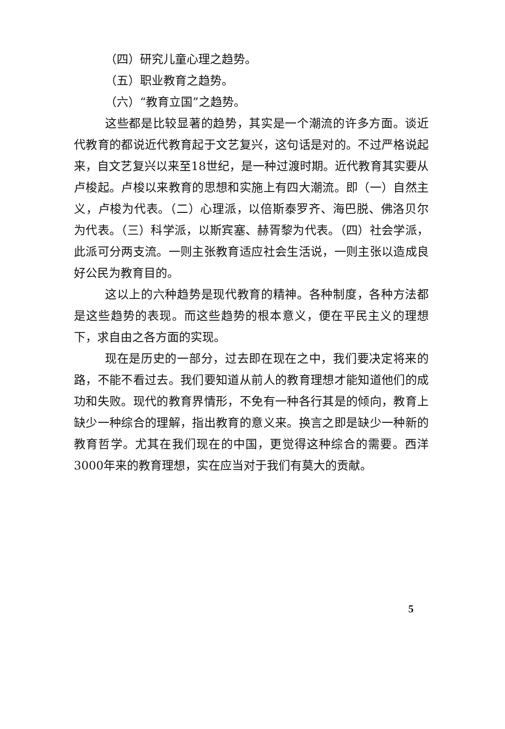（四）研究儿童心理之趋势。
（五）职业教育之趋势。
（六）“教育立国”之趋势。
这些都是比较显著的趋势，其实是一个潮流的许多方面。谈近代教育的都说近代教育起于文艺复兴，这句话是对的。不过严格说起来，自文艺复兴以来至18世纪，是一种过渡时期。近代教育其实要从卢梭起。卢梭以来教育的思想和实施上有四大潮流。即（一）自然主义，卢梭为代表。（二）心理派，以倍斯泰罗齐、海巴脱、佛洛贝尔为代表。（三）科学派，以斯宾塞、赫胥黎为代表。（四）社会学派，此派可分两支流。一则主张教育适应社会生活说，一则主张以造成良好公民为教育目的。
这以上的六种趋势是现代教育的精神。各种制度，各种方法都是这些趋势的表现。而这些趋势的根本意义，便在平民主义的理想下，求自由之各方面的实现。
现在是历史的一部分，过去即在现在之中，我们要决定将来的路，不能不看过去。我们要知道从前人的教育理想才能知道他们的成功和失败。现代的教育界情形，不免有一种各行其是的倾向，教育上缺少一种综合的理解，指出教育的意义来。换言之即是缺少一种新的教育哲学。尤其在我们现在的中国，更觉得这种综合的需要。西洋3000年来的教育理想，实在应当对于我们有莫大的贡献。
5